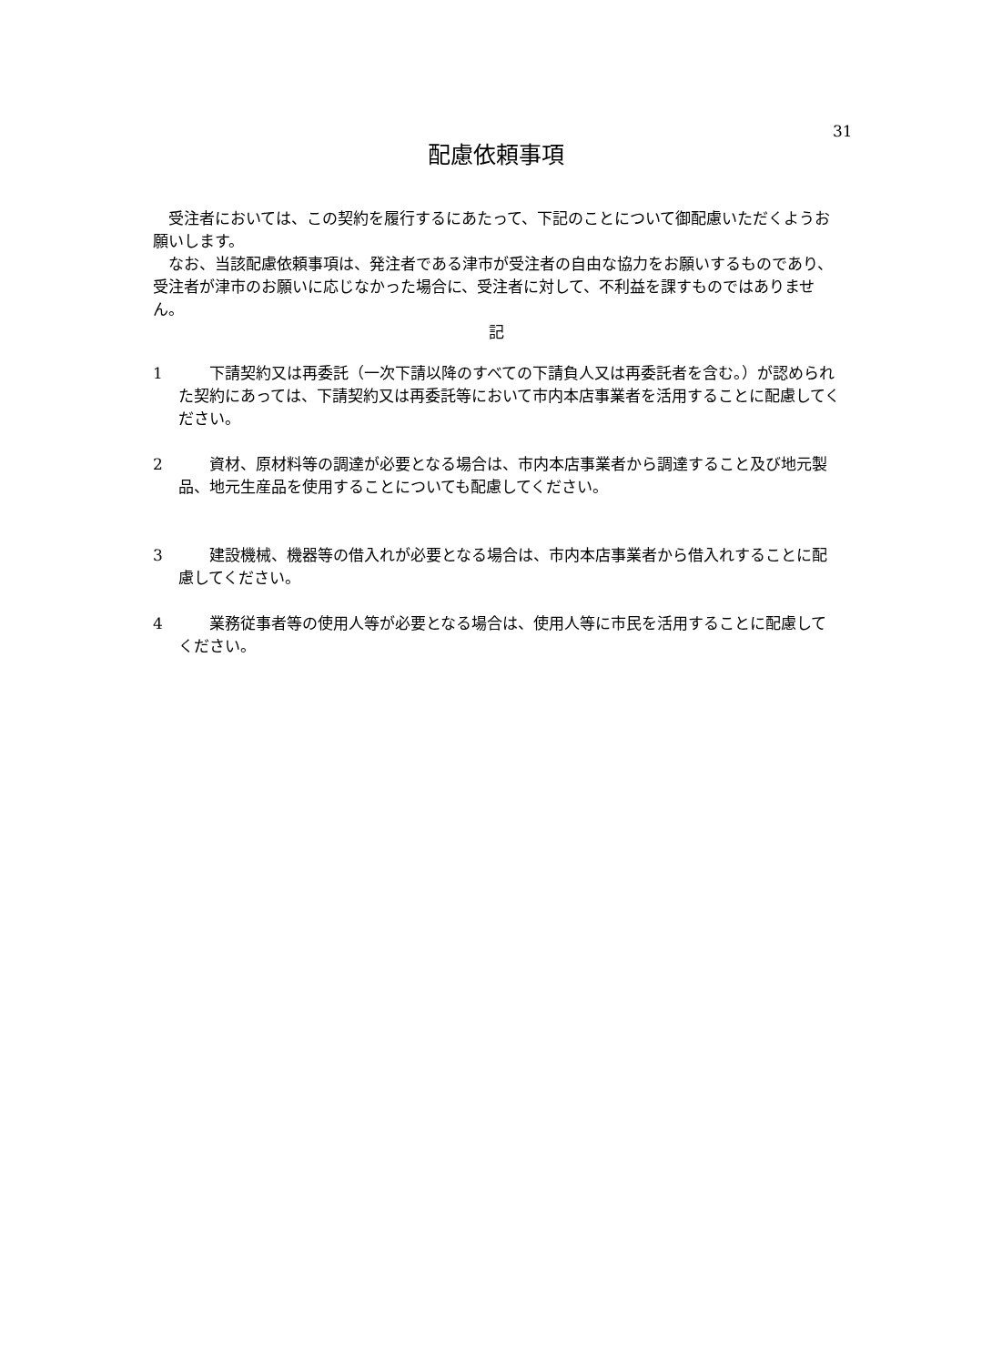31
配慮依頼事項
　受注者においては、この契約を履行するにあたって、下記のことについて御配慮いただくようお願いします。
　なお、当該配慮依頼事項は、発注者である津市が受注者の自由な協力をお願いするものであり、受注者が津市のお願いに応じなかった場合に、受注者に対して、不利益を課すものではありません。
記
1　　下請契約又は再委託（一次下請以降のすべての下請負人又は再委託者を含む。）が認められた契約にあっては、下請契約又は再委託等において市内本店事業者を活用することに配慮してください。
2　　資材、原材料等の調達が必要となる場合は、市内本店事業者から調達すること及び地元製品、地元生産品を使用することについても配慮してください。
3　　建設機械、機器等の借入れが必要となる場合は、市内本店事業者から借入れすることに配慮してください。
4　　業務従事者等の使用人等が必要となる場合は、使用人等に市民を活用することに配慮してください。